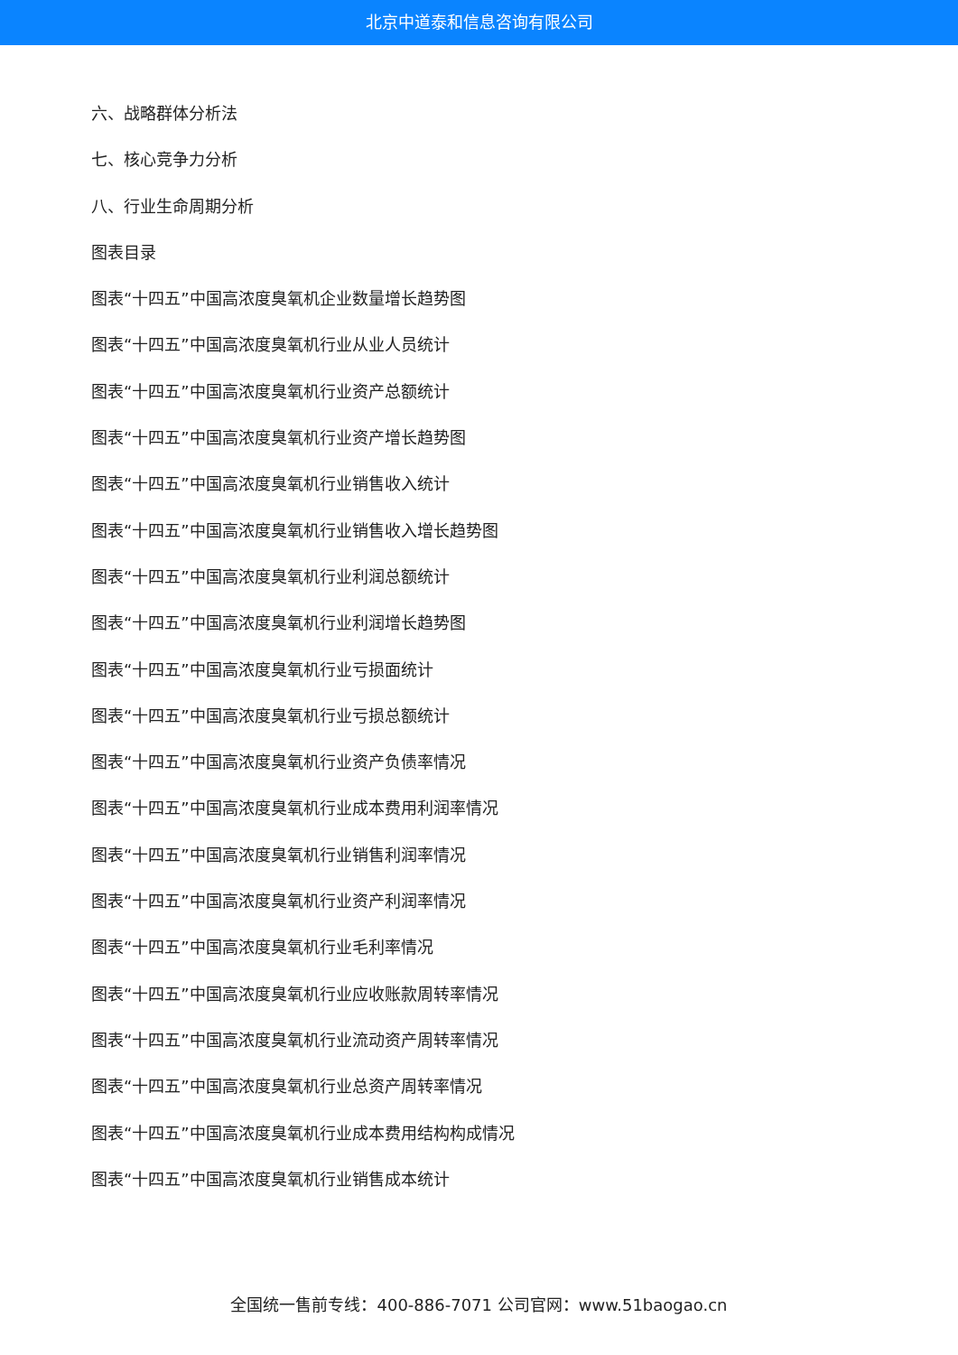北京中道泰和信息咨询有限公司
六、战略群体分析法
七、核心竞争力分析
八、行业生命周期分析
图表目录
图表“十四五”中国高浓度臭氧机企业数量增长趋势图
图表“十四五”中国高浓度臭氧机行业从业人员统计
图表“十四五”中国高浓度臭氧机行业资产总额统计
图表“十四五”中国高浓度臭氧机行业资产增长趋势图
图表“十四五”中国高浓度臭氧机行业销售收入统计
图表“十四五”中国高浓度臭氧机行业销售收入增长趋势图
图表“十四五”中国高浓度臭氧机行业利润总额统计
图表“十四五”中国高浓度臭氧机行业利润增长趋势图
图表“十四五”中国高浓度臭氧机行业亏损面统计
图表“十四五”中国高浓度臭氧机行业亏损总额统计
图表“十四五”中国高浓度臭氧机行业资产负债率情况
图表“十四五”中国高浓度臭氧机行业成本费用利润率情况
图表“十四五”中国高浓度臭氧机行业销售利润率情况
图表“十四五”中国高浓度臭氧机行业资产利润率情况
图表“十四五”中国高浓度臭氧机行业毛利率情况
图表“十四五”中国高浓度臭氧机行业应收账款周转率情况
图表“十四五”中国高浓度臭氧机行业流动资产周转率情况
图表“十四五”中国高浓度臭氧机行业总资产周转率情况
图表“十四五”中国高浓度臭氧机行业成本费用结构构成情况
图表“十四五”中国高浓度臭氧机行业销售成本统计
全国统一售前专线：400-886-7071 公司官网：www.51baogao.cn